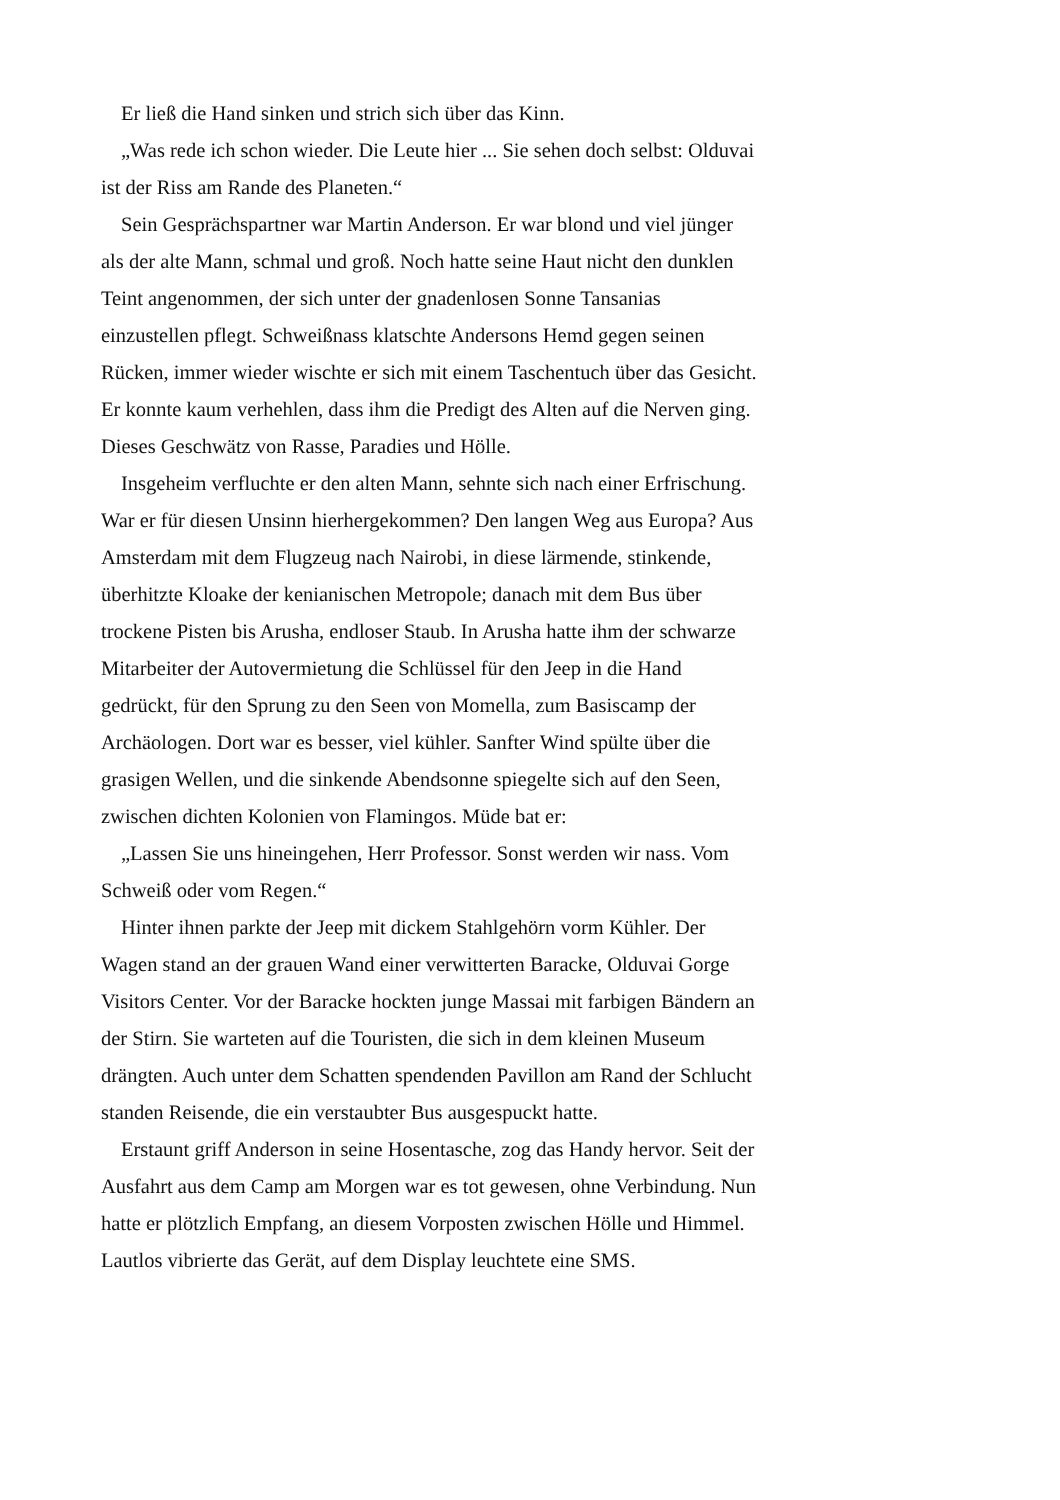Er ließ die Hand sinken und strich sich über das Kinn.
„Was rede ich schon wieder. Die Leute hier ... Sie sehen doch selbst: Olduvai ist der Riss am Rande des Planeten.“
Sein Gesprächspartner war Martin Anderson. Er war blond und viel jünger als der alte Mann, schmal und groß. Noch hatte seine Haut nicht den dunklen Teint angenommen, der sich unter der gnadenlosen Sonne Tansanias einzustellen pflegt. Schweißnass klatschte Andersons Hemd gegen seinen Rücken, immer wieder wischte er sich mit einem Taschentuch über das Gesicht. Er konnte kaum verhehlen, dass ihm die Predigt des Alten auf die Nerven ging. Dieses Geschwätz von Rasse, Paradies und Hölle.
Insgeheim verfluchte er den alten Mann, sehnte sich nach einer Erfrischung. War er für diesen Unsinn hierhergekommen? Den langen Weg aus Europa? Aus Amsterdam mit dem Flugzeug nach Nairobi, in diese lärmende, stinkende, überhitzte Kloake der kenianischen Metropole; danach mit dem Bus über trockene Pisten bis Arusha, endloser Staub. In Arusha hatte ihm der schwarze Mitarbeiter der Autovermietung die Schlüssel für den Jeep in die Hand gedrückt, für den Sprung zu den Seen von Momella, zum Basiscamp der Archäologen. Dort war es besser, viel kühler. Sanfter Wind spülte über die grasigen Wellen, und die sinkende Abendsonne spiegelte sich auf den Seen, zwischen dichten Kolonien von Flamingos. Müde bat er:
„Lassen Sie uns hineingehen, Herr Professor. Sonst werden wir nass. Vom Schweiß oder vom Regen.“
Hinter ihnen parkte der Jeep mit dickem Stahlgehörn vorm Kühler. Der Wagen stand an der grauen Wand einer verwitterten Baracke, Olduvai Gorge Visitors Center. Vor der Baracke hockten junge Massai mit farbigen Bändern an der Stirn. Sie warteten auf die Touristen, die sich in dem kleinen Museum drängten. Auch unter dem Schatten spendenden Pavillon am Rand der Schlucht standen Reisende, die ein verstaubter Bus ausgespuckt hatte.
Erstaunt griff Anderson in seine Hosentasche, zog das Handy hervor. Seit der Ausfahrt aus dem Camp am Morgen war es tot gewesen, ohne Verbindung. Nun hatte er plötzlich Empfang, an diesem Vorposten zwischen Hölle und Himmel. Lautlos vibrierte das Gerät, auf dem Display leuchtete eine SMS.